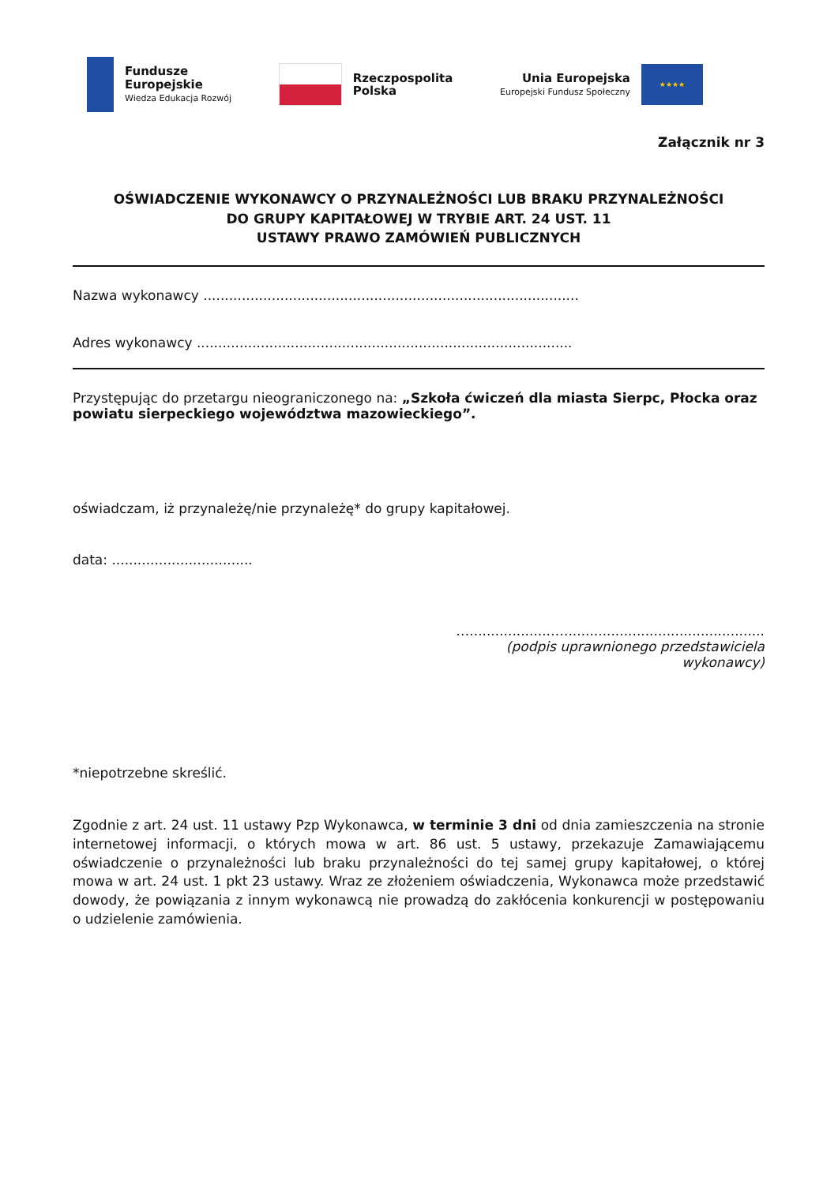Fundusze
Europejskie
Wiedza Edukacja Rozwój
Rzeczpospolita
Polska
Unia Europejska
Europejski Fundusz Społeczny
★★★★
Załącznik nr 3
OŚWIADCZENIE WYKONAWCY O PRZYNALEŻNOŚCI LUB BRAKU PRZYNALEŻNOŚCI
DO GRUPY KAPITAŁOWEJ W TRYBIE ART. 24 UST. 11
USTAWY PRAWO ZAMÓWIEŃ PUBLICZNYCH
Nazwa wykonawcy ........................................................................................
Adres wykonawcy ........................................................................................
Przystępując do przetargu nieograniczonego na: „Szkoła ćwiczeń dla miasta Sierpc, Płocka oraz powiatu sierpeckiego województwa mazowieckiego”.
oświadczam, iż przynależę/nie przynależę* do grupy kapitałowej.
data: .................................
…...................…...............................................
(podpis uprawnionego przedstawiciela
wykonawcy)
*niepotrzebne skreślić.
Zgodnie z art. 24 ust. 11 ustawy Pzp Wykonawca, w terminie 3 dni od dnia zamieszczenia na stronie internetowej informacji, o których mowa w art. 86 ust. 5 ustawy, przekazuje Zamawiającemu oświadczenie o przynależności lub braku przynależności do tej samej grupy kapitałowej, o której mowa w art. 24 ust. 1 pkt 23 ustawy. Wraz ze złożeniem oświadczenia, Wykonawca może przedstawić dowody, że powiązania z innym wykonawcą nie prowadzą do zakłócenia konkurencji w postępowaniu o udzielenie zamówienia.